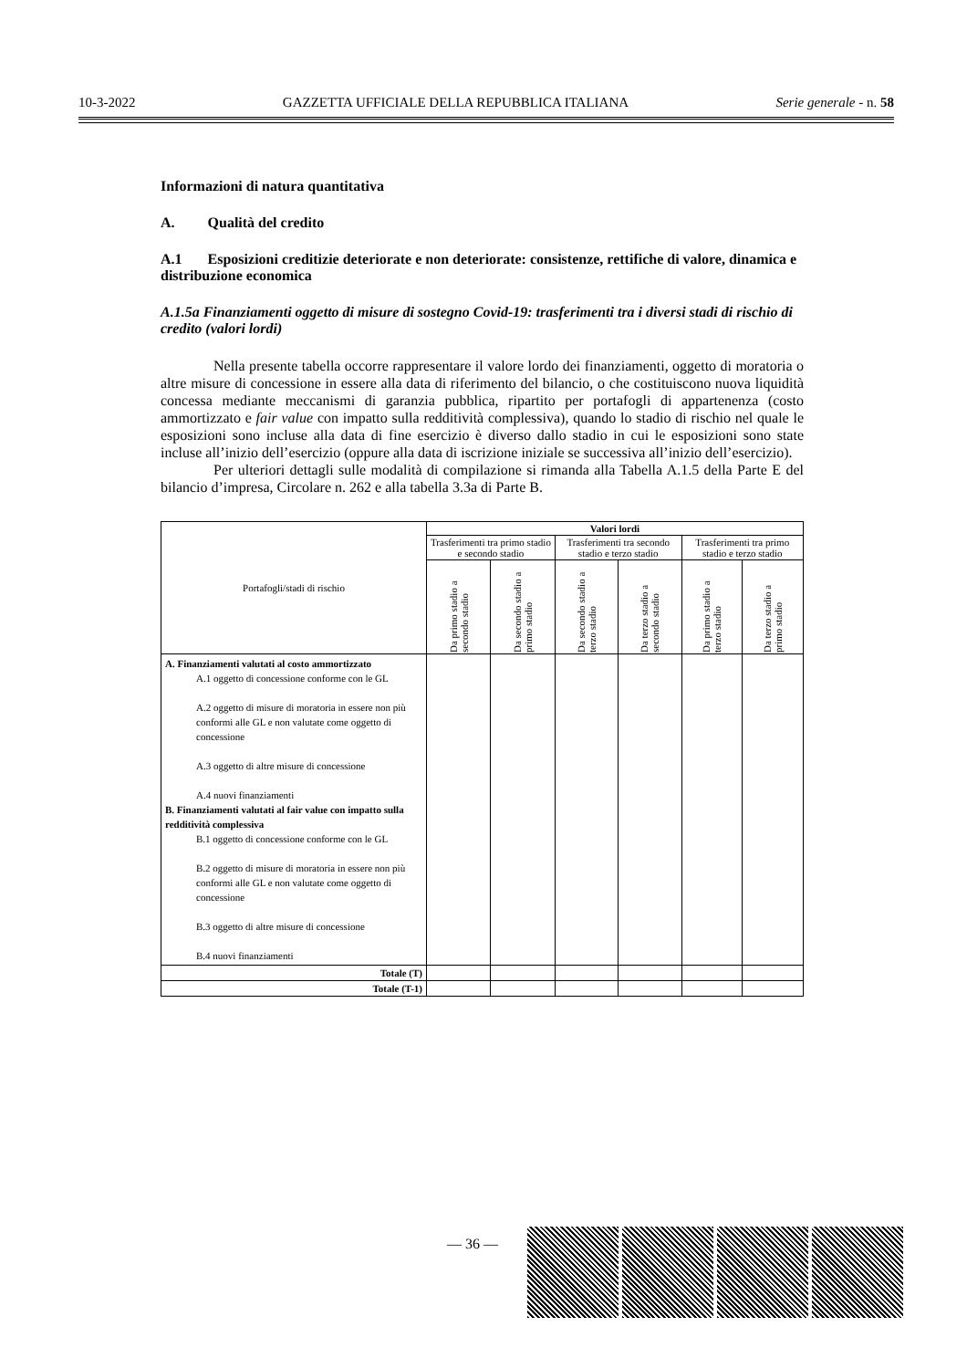10-3-2022 GAZZETTA UFFICIALE DELLA REPUBBLICA ITALIANA Serie generale - n. 58
Informazioni di natura quantitativa
A. Qualità del credito
A.1 Esposizioni creditizie deteriorate e non deteriorate: consistenze, rettifiche di valore, dinamica e distribuzione economica
A.1.5a Finanziamenti oggetto di misure di sostegno Covid-19: trasferimenti tra i diversi stadi di rischio di credito (valori lordi)
Nella presente tabella occorre rappresentare il valore lordo dei finanziamenti, oggetto di moratoria o altre misure di concessione in essere alla data di riferimento del bilancio, o che costituiscono nuova liquidità concessa mediante meccanismi di garanzia pubblica, ripartito per portafogli di appartenenza (costo ammortizzato e fair value con impatto sulla redditività complessiva), quando lo stadio di rischio nel quale le esposizioni sono incluse alla data di fine esercizio è diverso dallo stadio in cui le esposizioni sono state incluse all’inizio dell’esercizio (oppure alla data di iscrizione iniziale se successiva all’inizio dell’esercizio).
Per ulteriori dettagli sulle modalità di compilazione si rimanda alla Tabella A.1.5 della Parte E del bilancio d’impresa, Circolare n. 262 e alla tabella 3.3a di Parte B.
| Portafogli/stadi di rischio | Valori lordi | | | | | |
| --- | --- | --- | --- | --- | --- | --- |
| | Trasferimenti tra primo stadio e secondo stadio | | Trasferimenti tra secondo stadio e terzo stadio | | Trasferimenti tra primo stadio e terzo stadio | |
| | Da primo stadio a secondo stadio | Da secondo stadio a primo stadio | Da secondo stadio a terzo stadio | Da terzo stadio a secondo stadio | Da primo stadio a terzo stadio | Da terzo stadio a primo stadio |
| A. Finanziamenti valutati al costo ammortizzato A.1 oggetto di concessione conforme con le GL A.2 oggetto di misure di moratoria in essere non più conformi alle GL e non valutate come oggetto di concessione A.3 oggetto di altre misure di concessione A.4 nuovi finanziamenti B. Finanziamenti valutati al fair value con impatto sulla redditività complessiva B.1 oggetto di concessione conforme con le GL B.2 oggetto di misure di moratoria in essere non più conformi alle GL e non valutate come oggetto di concessione B.3 oggetto di altre misure di concessione B.4 nuovi finanziamenti | | | | | | |
| Totale (T) | | | | | | |
| Totale (T-1) | | | | | | |
— 36 —